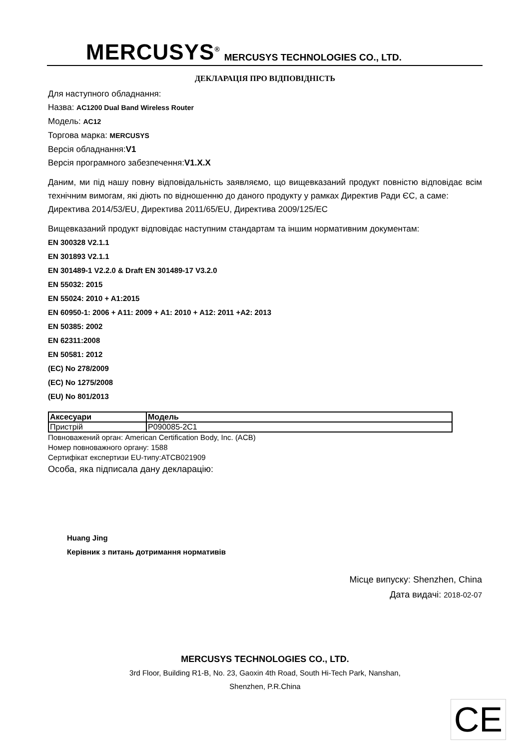MERCUSYS<sup>®</sup> MERCUSYS TECHNOLOGIES CO., LTD.
ДЕКЛАРАЦІЯ ПРО ВІДПОВІДНІСТЬ
Для наступного обладнання:
Назва: AC1200 Dual Band Wireless Router
Модель: AC12
Торгова марка: MERCUSYS
Версія обладнання:V1
Версія програмного забезпечення:V1.X.X
Даним, ми під нашу повну відповідальність заявляємо, що вищевказаний продукт повністю відповідає всім технічним вимогам, які діють по відношенню до даного продукту у рамках Директив Ради ЄС, а саме:
Директива 2014/53/EU, Директива 2011/65/EU, Директива 2009/125/EC
Вищевказаний продукт відповідає наступним стандартам та іншим нормативним документам:
EN 300328 V2.1.1
EN 301893 V2.1.1
EN 301489-1 V2.2.0 & Draft EN 301489-17 V3.2.0
EN 55032: 2015
EN 55024: 2010 + A1:2015
EN 60950-1: 2006 + A11: 2009 + A1: 2010 + A12: 2011 +A2: 2013
EN 50385: 2002
EN 62311:2008
EN 50581: 2012
(EC) No 278/2009
(EC) No 1275/2008
(EU) No 801/2013
| Аксесуари | Модель |
| --- | --- |
| Пристрій | P090085-2C1 |
Повноважений орган: American Certification Body, Inc. (ACB)
Номер повноважного органу: 1588
Сертифікат експертизи EU-типу:ATCB021909
Особа, яка підписала дану декларацію:
Huang Jing
Керівник з питань дотримання нормативів
Місце випуску: Shenzhen, China
Дата видачі: 2018-02-07
MERCUSYS TECHNOLOGIES CO., LTD.
3rd Floor, Building R1-B, No. 23, Gaoxin 4th Road, South Hi-Tech Park, Nanshan,
Shenzhen, P.R.China
CE